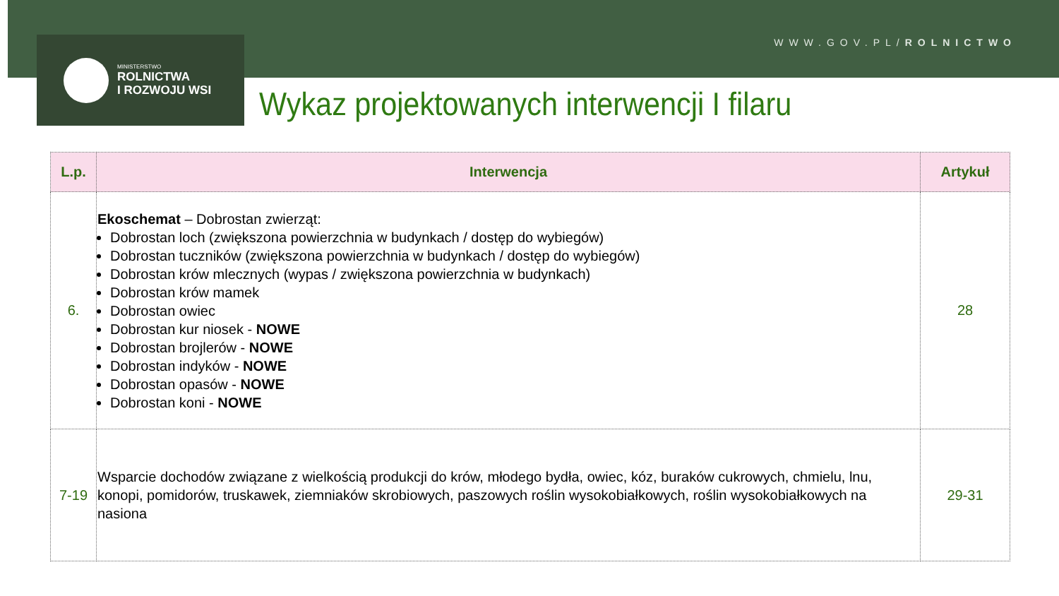MINISTERSTWO
ROLNICTWA
I ROZWOJU WSI
WWW.GOV.PL/ROLNICTWO
Wykaz projektowanych interwencji I filaru
| L.p. | Interwencja | Artykuł |
| --- | --- | --- |
| 6. | Ekoschemat – Dobrostan zwierząt: Dobrostan loch (zwiększona powierzchnia w budynkach / dostęp do wybiegów) Dobrostan tuczników (zwiększona powierzchnia w budynkach / dostęp do wybiegów) Dobrostan krów mlecznych (wypas / zwiększona powierzchnia w budynkach) Dobrostan krów mamek Dobrostan owiec Dobrostan kur niosek - NOWE Dobrostan brojlerów - NOWE Dobrostan indyków - NOWE Dobrostan opasów - NOWE Dobrostan koni - NOWE | 28 |
| 7-19 | Wsparcie dochodów związane z wielkością produkcji do krów, młodego bydła, owiec, kóz, buraków cukrowych, chmielu, lnu, konopi, pomidorów, truskawek, ziemniaków skrobiowych, paszowych roślin wysokobiałkowych, roślin wysokobiałkowych na nasiona | 29-31 |